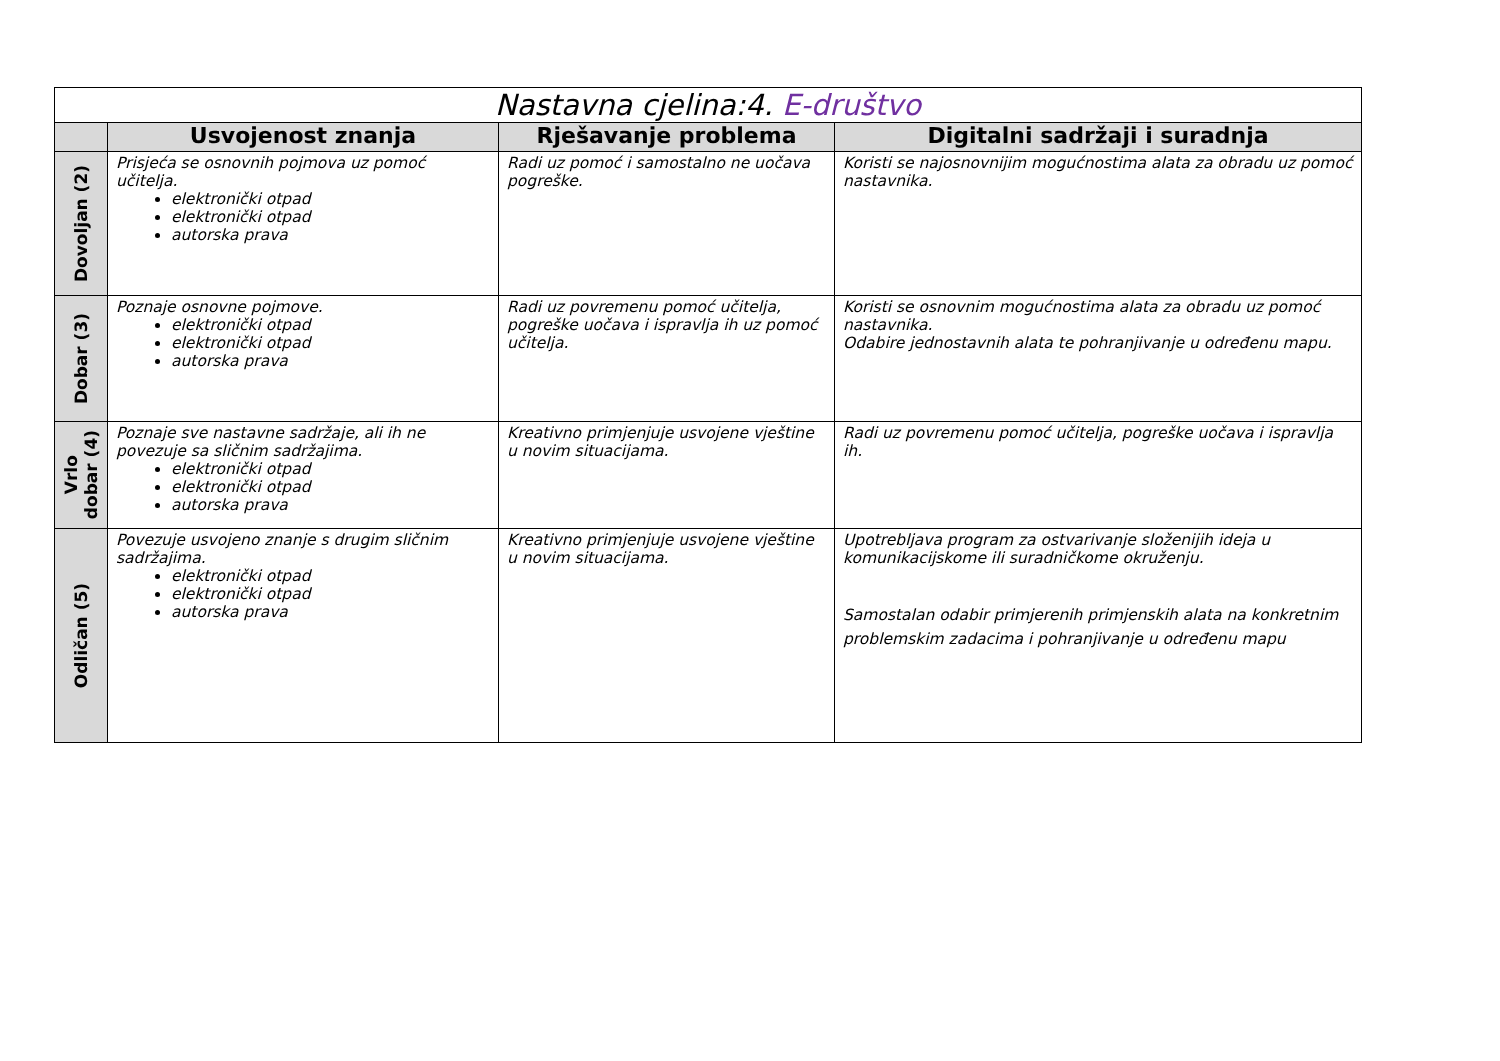| Nastavna cjelina:4. E-društvo | | | |
| --- | --- | --- | --- |
| | Usvojenost znanja | Rješavanje problema | Digitalni sadržaji i suradnja |
| Dovoljan (2) | Prisjeća se osnovnih pojmova uz pomoć učitelja. elektronički otpad elektronički otpad autorska prava | Radi uz pomoć i samostalno ne uočava pogreške. | Koristi se najosnovnijim mogućnostima alata za obradu uz pomoć nastavnika. |
| Dobar (3) | Poznaje osnovne pojmove. elektronički otpad elektronički otpad autorska prava | Radi uz povremenu pomoć učitelja, pogreške uočava i ispravlja ih uz pomoć učitelja. | Koristi se osnovnim mogućnostima alata za obradu uz pomoć nastavnika. Odabire jednostavnih alata te pohranjivanje u određenu mapu. |
| Vrlo dobar (4) | Poznaje sve nastavne sadržaje, ali ih ne povezuje sa sličnim sadržajima. elektronički otpad elektronički otpad autorska prava | Kreativno primjenjuje usvojene vještine u novim situacijama. | Radi uz povremenu pomoć učitelja, pogreške uočava i ispravlja ih. |
| Odličan (5) | Povezuje usvojeno znanje s drugim sličnim sadržajima. elektronički otpad elektronički otpad autorska prava | Kreativno primjenjuje usvojene vještine u novim situacijama. | Upotrebljava program za ostvarivanje složenijih ideja u komunikacijskome ili suradničkome okruženju. Samostalan odabir primjerenih primjenskih alata na konkretnim problemskim zadacima i pohranjivanje u određenu mapu |